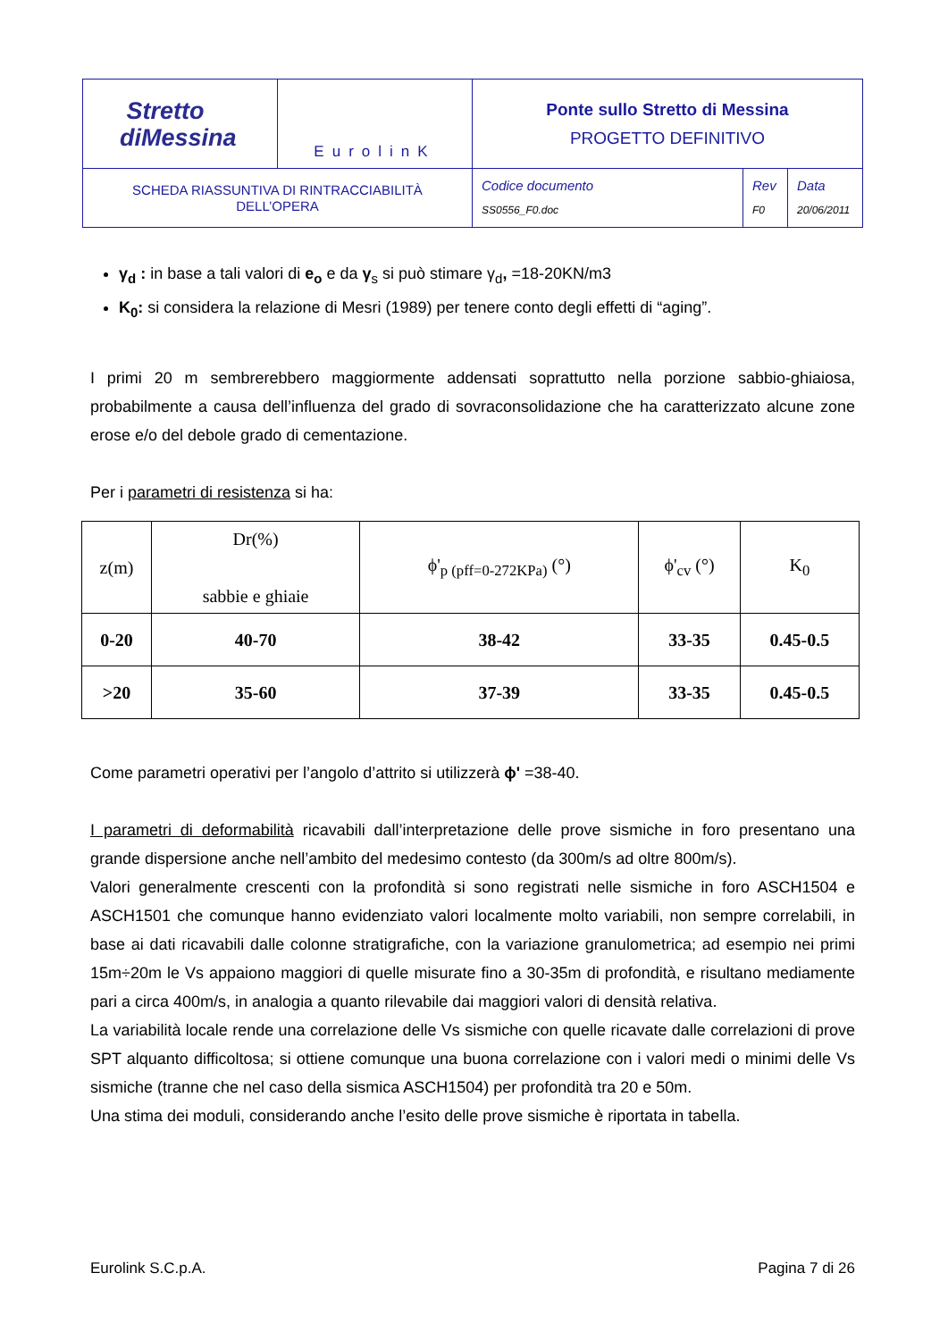| Stretto diMessina | EurolinK | Ponte sullo Stretto di Messina PROGETTO DEFINITIVO | | |
| SCHEDA RIASSUNTIVA DI RINTRACCIABILITÀ DELL’OPERA | | Codice documento SS0556_F0.doc | Rev F0 | Data 20/06/2011 |
γ<sub>d</sub> : in base a tali valori di e<sub>o</sub> e da γ<sub>s</sub> si può stimare γ<sub>d</sub>, =18-20KN/m3
K<sub>0</sub>: si considera la relazione di Mesri (1989) per tenere conto degli effetti di “aging”.
I primi 20 m sembrerebbero maggiormente addensati soprattutto nella porzione sabbio-ghiaiosa, probabilmente a causa dell’influenza del grado di sovraconsolidazione che ha caratterizzato alcune zone erose e/o del debole grado di cementazione.
Per i parametri di resistenza si ha:
| z(m) | Dr(%) sabbie e ghiaie | ϕ'<sub>p (pff=0-272KPa)</sub> (°) | ϕ'<sub>cv</sub> (°) | K<sub>0</sub> |
| --- | --- | --- | --- | --- |
| 0-20 | 40-70 | 38-42 | 33-35 | 0.45-0.5 |
| >20 | 35-60 | 37-39 | 33-35 | 0.45-0.5 |
Come parametri operativi per l’angolo d’attrito si utilizzerà ϕ' =38-40.
I parametri di deformabilità ricavabili dall’interpretazione delle prove sismiche in foro presentano una grande dispersione anche nell’ambito del medesimo contesto (da 300m/s ad oltre 800m/s).
Valori generalmente crescenti con la profondità si sono registrati nelle sismiche in foro ASCH1504 e ASCH1501 che comunque hanno evidenziato valori localmente molto variabili, non sempre correlabili, in base ai dati ricavabili dalle colonne stratigrafiche, con la variazione granulometrica; ad esempio nei primi 15m÷20m le Vs appaiono maggiori di quelle misurate fino a 30-35m di profondità, e risultano mediamente pari a circa 400m/s, in analogia a quanto rilevabile dai maggiori valori di densità relativa.
La variabilità locale rende una correlazione delle Vs sismiche con quelle ricavate dalle correlazioni di prove SPT alquanto difficoltosa; si ottiene comunque una buona correlazione con i valori medi o minimi delle Vs sismiche (tranne che nel caso della sismica ASCH1504) per profondità tra 20 e 50m.
Una stima dei moduli, considerando anche l’esito delle prove sismiche è riportata in tabella.
Eurolink S.C.p.A. Pagina 7 di 26